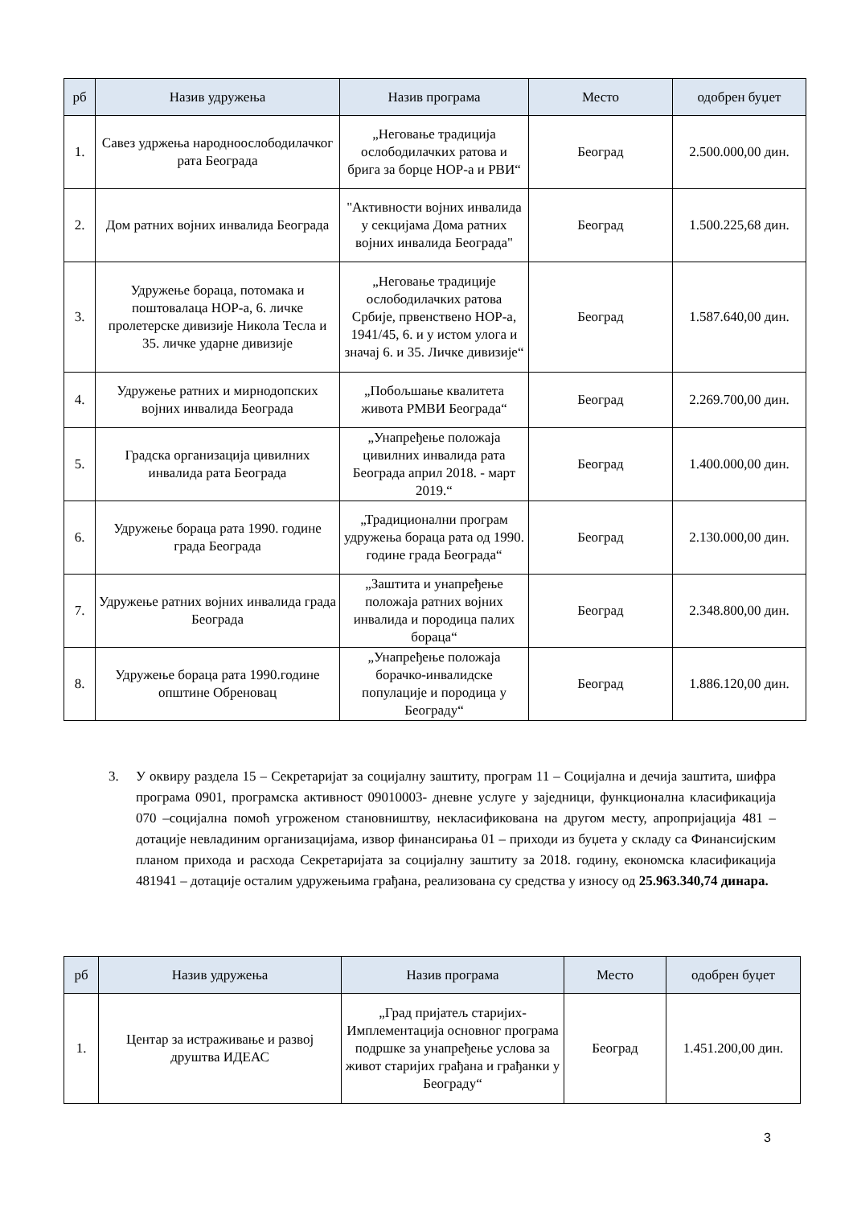| рб | Назив удружења | Назив програма | Место | одобрен буџет |
| --- | --- | --- | --- | --- |
| 1. | Савез удржења народноослободилачког рата Београда | „Неговање традиција ослободилачких ратова и брига за борце НОР-а и РВИ“ | Београд | 2.500.000,00 дин. |
| 2. | Дом ратних војних инвалида Београда | "Активности војних инвалида у секцијама Дома ратних војних инвалида Београда" | Београд | 1.500.225,68 дин. |
| 3. | Удружење бораца, потомака и поштовалаца НОР-а, 6. личке пролетерске дивизије Никола Тесла и 35. личке ударне дивизије | „Неговање традиције ослободилачких ратова Србије, првенствено НОР-а, 1941/45, 6. и у истом улога и значај 6. и 35. Личке дивизије“ | Београд | 1.587.640,00 дин. |
| 4. | Удружење ратних и мирнодопских војних инвалида Београда | „Побољшање квалитета живота РМВИ Београда“ | Београд | 2.269.700,00 дин. |
| 5. | Градска организација цивилних инвалида рата Београда | „Унапређење положаја цивилних инвалида рата Београда април 2018. - март 2019.“ | Београд | 1.400.000,00 дин. |
| 6. | Удружење бораца рата 1990. године града Београда | „Традиционални програм удружења бораца рата од 1990. године града Београда“ | Београд | 2.130.000,00 дин. |
| 7. | Удружење ратних војних инвалида града Београда | „Заштита и унапређење положаја ратних војних инвалида и породица палих бораца“ | Београд | 2.348.800,00 дин. |
| 8. | Удружење бораца рата 1990.године општине Обреновац | „Унапређење положаја борачко-инвалидске популације и породица у Београду“ | Београд | 1.886.120,00 дин. |
3.
У оквиру раздела 15 – Секретаријат за социјалну заштиту, програм 11 – Социјална и дечија заштита, шифра програма 0901, програмска активност 09010003- дневне услуге у заједници, функционална класификација 070 –социјална помоћ угроженом становништву, некласификована на другом месту, апропријација 481 – дотације невладиним организацијама, извор финансирања 01 – приходи из буџета у складу са Финансијским планом прихода и расхода Секретаријата за социјалну заштиту за 2018. годину, економска класификација 481941 – дотације осталим удружењима грађана, реализована су средства у износу од 25.963.340,74 динара.
| рб | Назив удружења | Назив програма | Место | одобрен буџет |
| --- | --- | --- | --- | --- |
| 1. | Центар за истраживање и развој друштва ИДЕАС | „Град пријатељ старијих-Имплементација основног програма подршке за унапређење услова за живот старијих грађана и грађанки у Београду“ | Београд | 1.451.200,00 дин. |
3